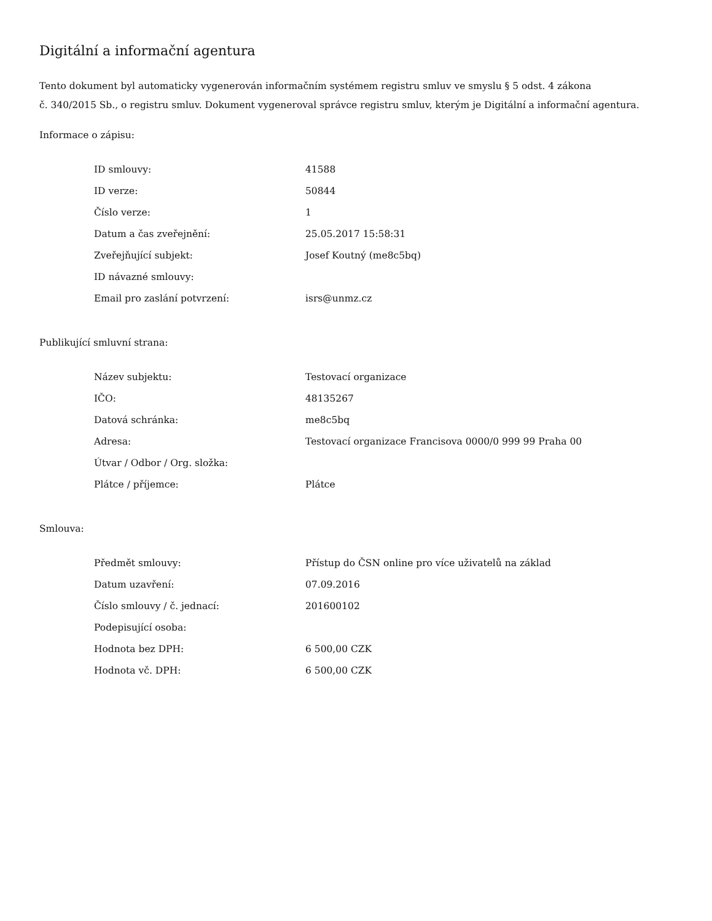Digitální a informační agentura
Tento dokument byl automaticky vygenerován informačním systémem registru smluv ve smyslu § 5 odst. 4 zákona
č. 340/2015 Sb., o registru smluv. Dokument vygeneroval správce registru smluv, kterým je Digitální a informační agentura.
Informace o zápisu:
| ID smlouvy: | 41588 |
| ID verze: | 50844 |
| Číslo verze: | 1 |
| Datum a čas zveřejnění: | 25.05.2017 15:58:31 |
| Zveřejňující subjekt: | Josef Koutný (me8c5bq) |
| ID návazné smlouvy: | |
| Email pro zaslání potvrzení: | isrs@unmz.cz |
Publikující smluvní strana:
| Název subjektu: | Testovací organizace |
| IČO: | 48135267 |
| Datová schránka: | me8c5bq |
| Adresa: | Testovací organizace Francisova 0000/0 999 99 Praha 00 |
| Útvar / Odbor / Org. složka: | |
| Plátce / příjemce: | Plátce |
Smlouva:
| Předmět smlouvy: | Přístup do ČSN online pro více uživatelů na základ |
| Datum uzavření: | 07.09.2016 |
| Číslo smlouvy / č. jednací: | 201600102 |
| Podepisující osoba: | |
| Hodnota bez DPH: | 6 500,00 CZK |
| Hodnota vč. DPH: | 6 500,00 CZK |